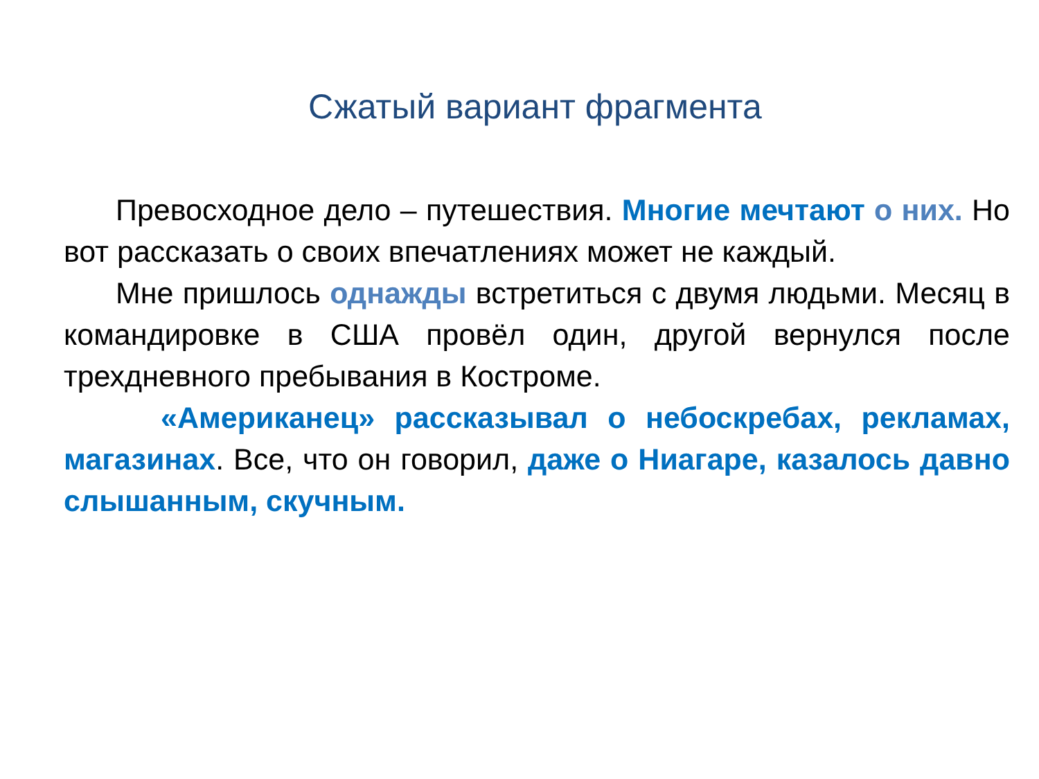Сжатый вариант фрагмента
Превосходное дело – путешествия. Многие мечтают о них. Но вот рассказать о своих впечатлениях может не каждый.
Мне пришлось однажды встретиться с двумя людьми. Месяц в командировке в США провёл один, другой вернулся после трехдневного пребывания в Костроме.
«Американец» рассказывал о небоскребах, рекламах, магазинах. Все, что он говорил, даже о Ниагаре, казалось давно слышанным, скучным.